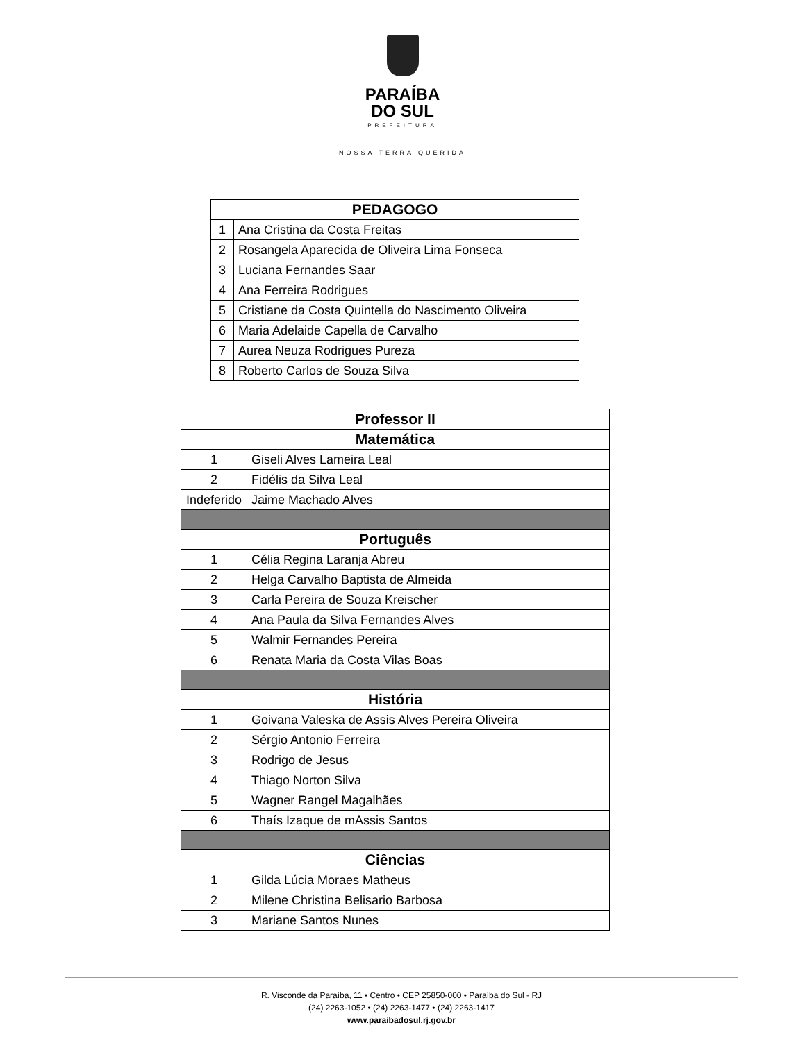PARAÍBA
DO SUL
PREFEITURA
NOSSA TERRA QUERIDA
| PEDAGOGO | |
| --- | --- |
| 1 | Ana Cristina da Costa Freitas |
| 2 | Rosangela Aparecida de Oliveira Lima Fonseca |
| 3 | Luciana Fernandes Saar |
| 4 | Ana Ferreira Rodrigues |
| 5 | Cristiane da Costa Quintella do Nascimento Oliveira |
| 6 | Maria Adelaide Capella de Carvalho |
| 7 | Aurea Neuza Rodrigues Pureza |
| 8 | Roberto Carlos de Souza Silva |
| Professor II | |
| --- | --- |
| Matemática | |
| 1 | Giseli Alves Lameira Leal |
| 2 | Fidélis da Silva Leal |
| Indeferido | Jaime Machado Alves |
| Português | |
| 1 | Célia Regina Laranja Abreu |
| 2 | Helga Carvalho Baptista de Almeida |
| 3 | Carla Pereira de Souza Kreischer |
| 4 | Ana Paula da Silva Fernandes Alves |
| 5 | Walmir Fernandes Pereira |
| 6 | Renata Maria da Costa Vilas Boas |
| História | |
| 1 | Goivana Valeska de Assis Alves Pereira Oliveira |
| 2 | Sérgio Antonio Ferreira |
| 3 | Rodrigo de Jesus |
| 4 | Thiago Norton Silva |
| 5 | Wagner Rangel Magalhães |
| 6 | Thaís Izaque de mAssis Santos |
| Ciências | |
| 1 | Gilda Lúcia Moraes Matheus |
| 2 | Milene Christina Belisario Barbosa |
| 3 | Mariane Santos Nunes |
R. Visconde da Paraíba, 11 • Centro • CEP 25850-000 • Paraíba do Sul - RJ
(24) 2263-1052 • (24) 2263-1477 • (24) 2263-1417
www.paraibadosul.rj.gov.br